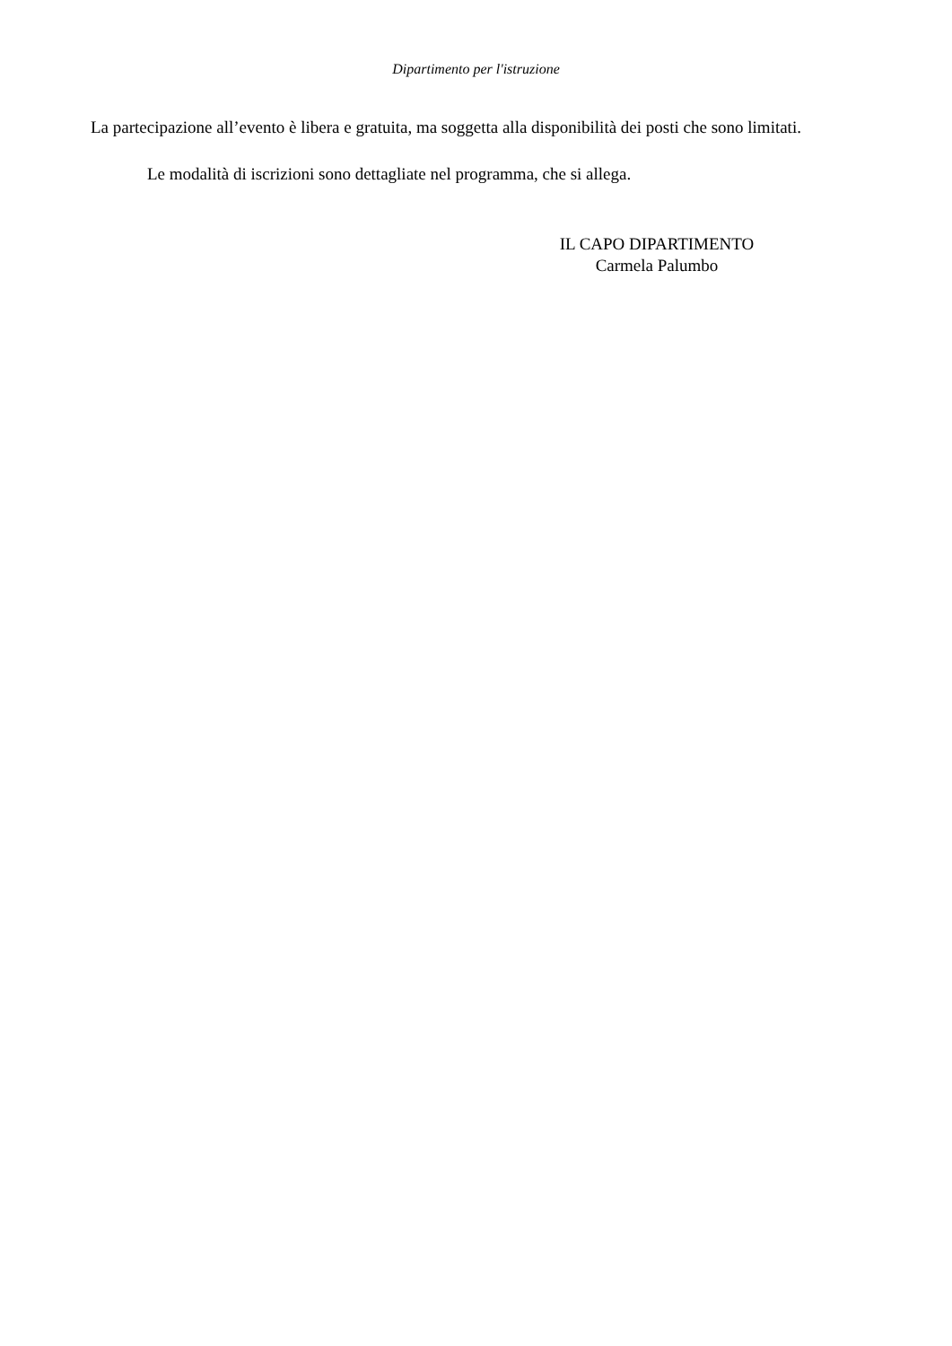Dipartimento per l'istruzione
La partecipazione all’evento è libera e gratuita, ma soggetta alla disponibilità dei posti che sono limitati.
Le modalità di iscrizioni sono dettagliate nel programma, che si allega.
IL CAPO DIPARTIMENTO
Carmela Palumbo